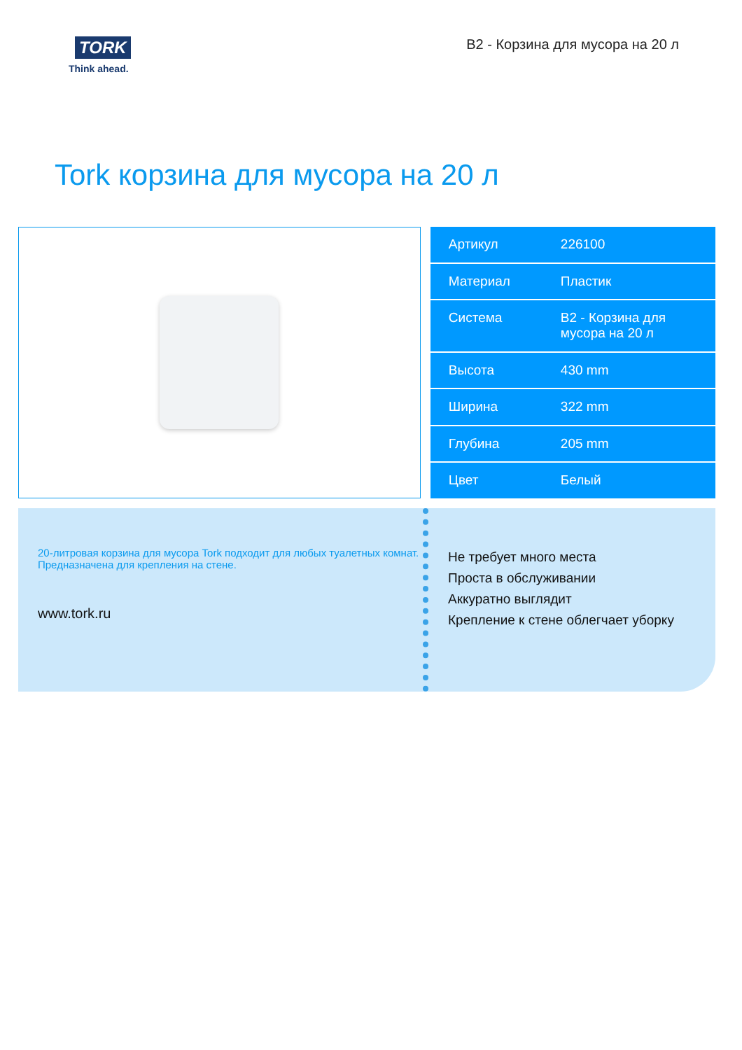TORK
Think ahead.
B2 - Корзина для мусора на 20 л
Tork корзина для мусора на 20 л
| Артикул | 226100 |
| Материал | Пластик |
| Система | B2 - Корзина для мусора на 20 л |
| Высота | 430 mm |
| Ширина | 322 mm |
| Глубина | 205 mm |
| Цвет | Белый |
20-литровая корзина для мусора Tork подходит для любых туалетных комнат. Предназначена для крепления на стене.
www.tork.ru
Не требует много места
Проста в обслуживании
Аккуратно выглядит
Крепление к стене облегчает уборку